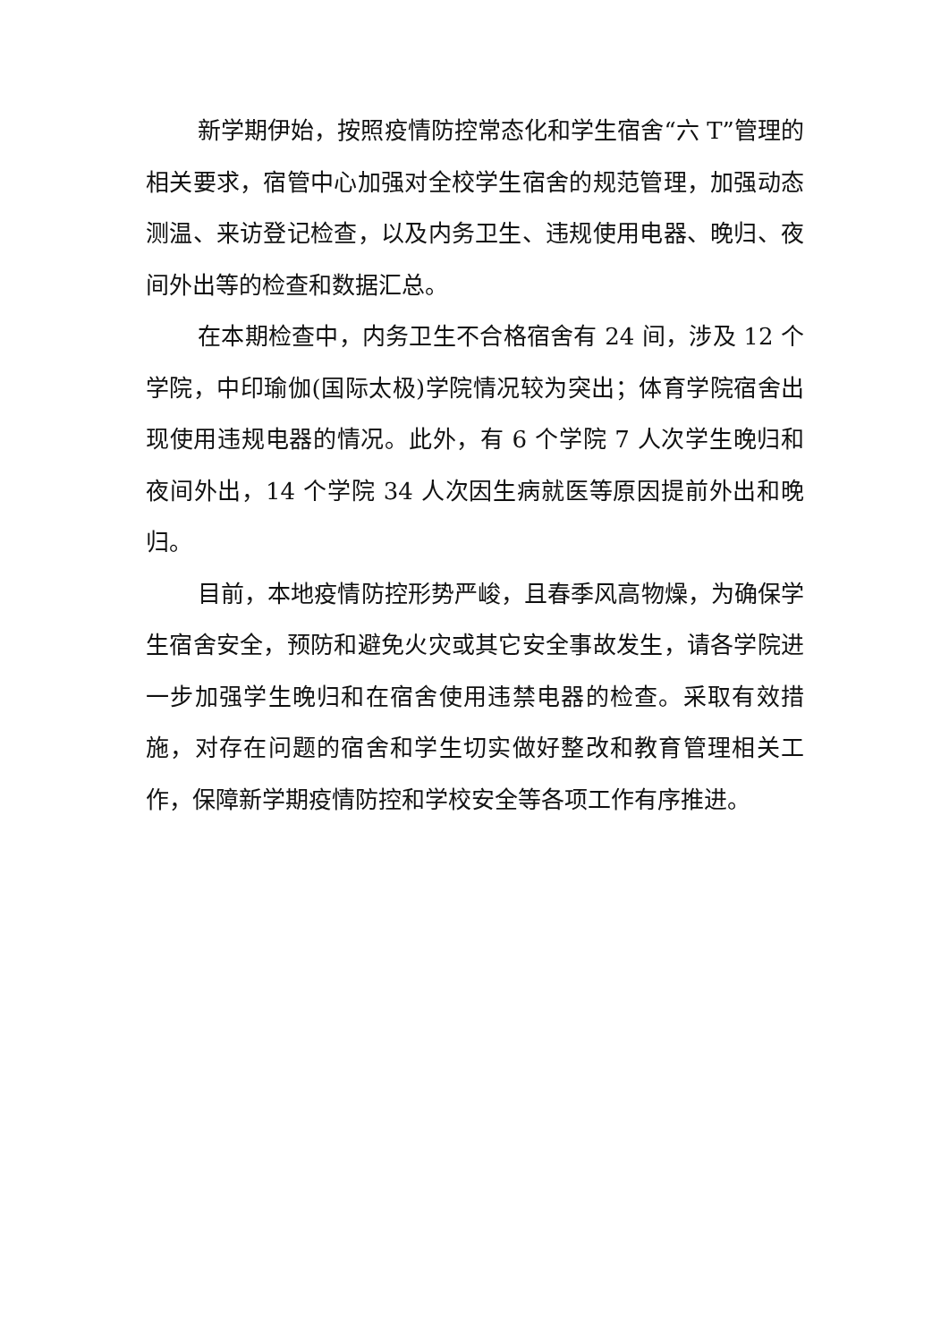新学期伊始，按照疫情防控常态化和学生宿舍“六 T”管理的相关要求，宿管中心加强对全校学生宿舍的规范管理，加强动态测温、来访登记检查，以及内务卫生、违规使用电器、晚归、夜间外出等的检查和数据汇总。
在本期检查中，内务卫生不合格宿舍有 24 间，涉及 12 个学院，中印瑜伽(国际太极)学院情况较为突出；体育学院宿舍出现使用违规电器的情况。此外，有 6 个学院 7 人次学生晚归和夜间外出，14 个学院 34 人次因生病就医等原因提前外出和晚归。
目前，本地疫情防控形势严峻，且春季风高物燥，为确保学生宿舍安全，预防和避免火灾或其它安全事故发生，请各学院进一步加强学生晚归和在宿舍使用违禁电器的检查。采取有效措施，对存在问题的宿舍和学生切实做好整改和教育管理相关工作，保障新学期疫情防控和学校安全等各项工作有序推进。